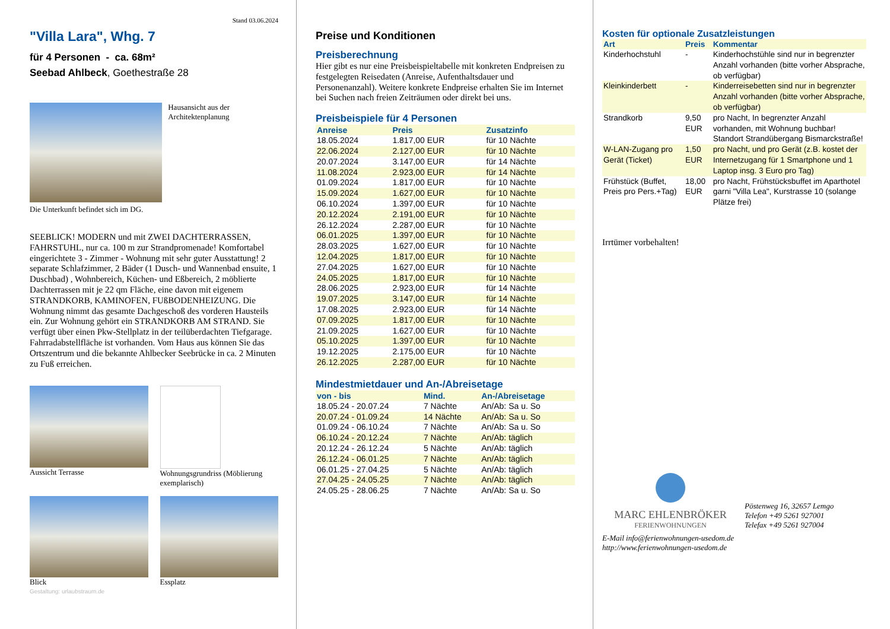Stand 03.06.2024
"Villa Lara", Whg. 7
für 4 Personen - ca. 68m²
Seebad Ahlbeck, Goethestraße 28
Hausansicht aus der Architektenplanung
Die Unterkunft befindet sich im DG.
SEEBLICK! MODERN und mit ZWEI DACHTERRASSEN, FAHRSTUHL, nur ca. 100 m zur Strandpromenade! Komfortabel eingerichtete 3 - Zimmer - Wohnung mit sehr guter Ausstattung! 2 separate Schlafzimmer, 2 Bäder (1 Dusch- und Wannenbad ensuite, 1 Duschbad) , Wohnbereich, Küchen- und Eßbereich, 2 möblierte Dachterrassen mit je 22 qm Fläche, eine davon mit eigenem STRANDKORB, KAMINOFEN, FUßBODENHEIZUNG. Die Wohnung nimmt das gesamte Dachgeschoß des vorderen Hausteils ein. Zur Wohnung gehört ein STRANDKORB AM STRAND. Sie verfügt über einen Pkw-Stellplatz in der teilüberdachten Tiefgarage. Fahrradabstellfläche ist vorhanden. Vom Haus aus können Sie das Ortszentrum und die bekannte Ahlbecker Seebrücke in ca. 2 Minuten zu Fuß erreichen.
Aussicht Terrasse Wohnungsgrundriss (Möblierung exemplarisch)
Blick Essplatz
Gestaltung: urlaubstraum.de
Preise und Konditionen
Preisberechnung
Hier gibt es nur eine Preisbeispieltabelle mit konkreten Endpreisen zu festgelegten Reisedaten (Anreise, Aufenthaltsdauer und Personenanzahl). Weitere konkrete Endpreise erhalten Sie im Internet bei Suchen nach freien Zeiträumen oder direkt bei uns.
Preisbeispiele für 4 Personen
| Anreise | Preis | Zusatzinfo |
| --- | --- | --- |
| 18.05.2024 | 1.817,00 EUR | für 10 Nächte |
| 22.06.2024 | 2.127,00 EUR | für 10 Nächte |
| 20.07.2024 | 3.147,00 EUR | für 14 Nächte |
| 11.08.2024 | 2.923,00 EUR | für 14 Nächte |
| 01.09.2024 | 1.817,00 EUR | für 10 Nächte |
| 15.09.2024 | 1.627,00 EUR | für 10 Nächte |
| 06.10.2024 | 1.397,00 EUR | für 10 Nächte |
| 20.12.2024 | 2.191,00 EUR | für 10 Nächte |
| 26.12.2024 | 2.287,00 EUR | für 10 Nächte |
| 06.01.2025 | 1.397,00 EUR | für 10 Nächte |
| 28.03.2025 | 1.627,00 EUR | für 10 Nächte |
| 12.04.2025 | 1.817,00 EUR | für 10 Nächte |
| 27.04.2025 | 1.627,00 EUR | für 10 Nächte |
| 24.05.2025 | 1.817,00 EUR | für 10 Nächte |
| 28.06.2025 | 2.923,00 EUR | für 14 Nächte |
| 19.07.2025 | 3.147,00 EUR | für 14 Nächte |
| 17.08.2025 | 2.923,00 EUR | für 14 Nächte |
| 07.09.2025 | 1.817,00 EUR | für 10 Nächte |
| 21.09.2025 | 1.627,00 EUR | für 10 Nächte |
| 05.10.2025 | 1.397,00 EUR | für 10 Nächte |
| 19.12.2025 | 2.175,00 EUR | für 10 Nächte |
| 26.12.2025 | 2.287,00 EUR | für 10 Nächte |
Mindestmietdauer und An-/Abreisetage
| von - bis | Mind. | An-/Abreisetage |
| --- | --- | --- |
| 18.05.24 - 20.07.24 | 7 Nächte | An/Ab: Sa u. So |
| 20.07.24 - 01.09.24 | 14 Nächte | An/Ab: Sa u. So |
| 01.09.24 - 06.10.24 | 7 Nächte | An/Ab: Sa u. So |
| 06.10.24 - 20.12.24 | 7 Nächte | An/Ab: täglich |
| 20.12.24 - 26.12.24 | 5 Nächte | An/Ab: täglich |
| 26.12.24 - 06.01.25 | 7 Nächte | An/Ab: täglich |
| 06.01.25 - 27.04.25 | 5 Nächte | An/Ab: täglich |
| 27.04.25 - 24.05.25 | 7 Nächte | An/Ab: täglich |
| 24.05.25 - 28.06.25 | 7 Nächte | An/Ab: Sa u. So |
Kosten für optionale Zusatzleistungen
| Art | Preis | Kommentar |
| --- | --- | --- |
| Kinderhochstuhl | - | Kinderhochstühle sind nur in begrenzter Anzahl vorhanden (bitte vorher Absprache, ob verfügbar) |
| Kleinkinderbett | - | Kinderreisebetten sind nur in begrenzter Anzahl vorhanden (bitte vorher Absprache, ob verfügbar) |
| Strandkorb | 9,50 EUR | pro Nacht, In begrenzter Anzahl vorhanden, mit Wohnung buchbar! Standort Strandübergang Bismarckstraße! |
| W-LAN-Zugang pro Gerät (Ticket) | 1,50 EUR | pro Nacht, und pro Gerät (z.B. kostet der Internetzugang für 1 Smartphone und 1 Laptop insg. 3 Euro pro Tag) |
| Frühstück (Buffet, Preis pro Pers.+Tag) | 18,00 EUR | pro Nacht, Frühstücksbuffet im Aparthotel garni "Villa Lea", Kurstrasse 10 (solange Plätze frei) |
Irrtümer vorbehalten!
MARC EHLENBRÖKER
FERIENWOHNUNGEN
Pöstenweg 16, 32657 Lemgo
Telefon +49 5261 927001
Telefax +49 5261 927004
E-Mail info@ferienwohnungen-usedom.de
http://www.ferienwohnungen-usedom.de